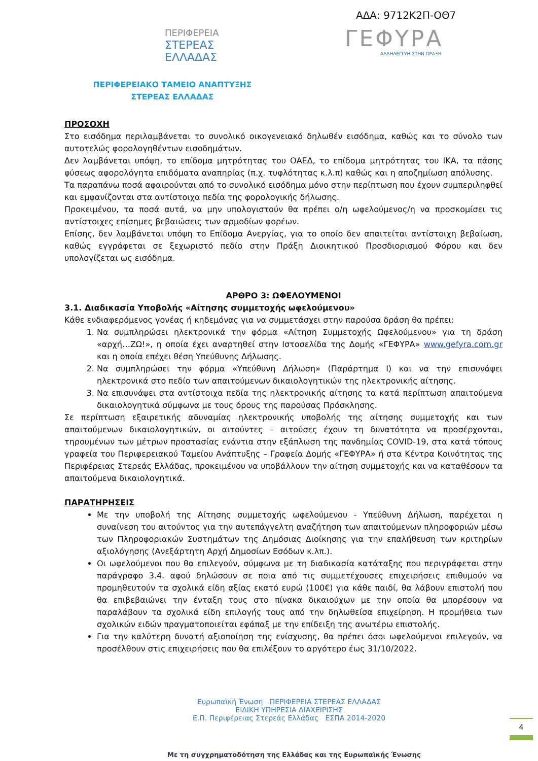ΑΔΑ: 9712Κ2Π-ΟΘ7
ΠΕΡΙΦΕΡΕΙΑ
ΣΤΕΡΕΑΣ
ΕΛΛΑΔΑΣ
ΓΕΦΥΡΑ
ΑΛΛΗΛΕΓΓΥΗ ΣΤΗΝ ΠΡΑΞΗ
ΠΕΡΙΦΕΡΕΙΑΚΟ ΤΑΜΕΙΟ ΑΝΑΠΤΥΞΗΣ
ΣΤΕΡΕΑΣ ΕΛΛΑΔΑΣ
ΠΡΟΣΟΧΗ
Στο εισόδημα περιλαμβάνεται το συνολικό οικογενειακό δηλωθέν εισόδημα, καθώς και το σύνολο των αυτοτελώς φορολογηθέντων εισοδημάτων.
Δεν λαμβάνεται υπόψη, το επίδομα μητρότητας του ΟΑΕΔ, το επίδομα μητρότητας του ΙΚΑ, τα πάσης φύσεως αφορολόγητα επιδόματα αναπηρίας (π.χ. τυφλότητας κ.λ.π) καθώς και η αποζημίωση απόλυσης.
Τα παραπάνω ποσά αφαιρούνται από το συνολικό εισόδημα μόνο στην περίπτωση που έχουν συμπεριληφθεί και εμφανίζονται στα αντίστοιχα πεδία της φορολογικής δήλωσης.
Προκειμένου, τα ποσά αυτά, να μην υπολογιστούν θα πρέπει ο/η ωφελούμενος/η να προσκομίσει τις αντίστοιχες επίσημες βεβαιώσεις των αρμοδίων φορέων.
Επίσης, δεν λαμβάνεται υπόψη το Επίδομα Ανεργίας, για το οποίο δεν απαιτείται αντίστοιχη βεβαίωση, καθώς εγγράφεται σε ξεχωριστό πεδίο στην Πράξη Διοικητικού Προσδιορισμού Φόρου και δεν υπολογίζεται ως εισόδημα.
ΑΡΘΡΟ 3: ΩΦΕΛΟΥΜΕΝΟΙ
3.1. Διαδικασία Υποβολής «Αίτησης συμμετοχής ωφελούμενου»
Κάθε ενδιαφερόμενος γονέας ή κηδεμόνας για να συμμετάσχει στην παρούσα δράση θα πρέπει:
1. Να συμπληρώσει ηλεκτρονικά την φόρμα «Αίτηση Συμμετοχής Ωφελούμενου» για τη δράση «αρχή…ΖΩ!», η οποία έχει αναρτηθεί στην Ιστοσελίδα της Δομής «ΓΕΦΥΡΑ» www.gefyra.com.gr και η οποία επέχει θέση Υπεύθυνης Δήλωσης.
2. Να συμπληρώσει την φόρμα «Υπεύθυνη Δήλωση» (Παράρτημα Ι) και να την επισυνάψει ηλεκτρονικά στο πεδίο των απαιτούμενων δικαιολογητικών της ηλεκτρονικής αίτησης.
3. Να επισυνάψει στα αντίστοιχα πεδία της ηλεκτρονικής αίτησης τα κατά περίπτωση απαιτούμενα δικαιολογητικά σύμφωνα με τους όρους της παρούσας Πρόσκλησης.
Σε περίπτωση εξαιρετικής αδυναμίας ηλεκτρονικής υποβολής της αίτησης συμμετοχής και των απαιτούμενων δικαιολογητικών, οι αιτούντες – αιτούσες έχουν τη δυνατότητα να προσέρχονται, τηρουμένων των μέτρων προστασίας ενάντια στην εξάπλωση της πανδημίας COVID-19, στα κατά τόπους γραφεία του Περιφερειακού Ταμείου Ανάπτυξης – Γραφεία Δομής «ΓΕΦΥΡΑ» ή στα Κέντρα Κοινότητας της Περιφέρειας Στερεάς Ελλάδας, προκειμένου να υποβάλλουν την αίτηση συμμετοχής και να καταθέσουν τα απαιτούμενα δικαιολογητικά.
ΠΑΡΑΤΗΡΗΣΕΙΣ
Με την υποβολή της Αίτησης συμμετοχής ωφελούμενου - Υπεύθυνη Δήλωση, παρέχεται η συναίνεση του αιτούντος για την αυτεπάγγελτη αναζήτηση των απαιτούμενων πληροφοριών μέσω των Πληροφοριακών Συστημάτων της Δημόσιας Διοίκησης για την επαλήθευση των κριτηρίων αξιολόγησης (Ανεξάρτητη Αρχή Δημοσίων Εσόδων κ.λπ.).
Οι ωφελούμενοι που θα επιλεγούν, σύμφωνα με τη διαδικασία κατάταξης που περιγράφεται στην παράγραφο 3.4. αφού δηλώσουν σε ποια από τις συμμετέχουσες επιχειρήσεις επιθυμούν να προμηθευτούν τα σχολικά είδη αξίας εκατό ευρώ (100€) για κάθε παιδί, θα λάβουν επιστολή που θα επιβεβαιώνει την ένταξη τους στο πίνακα δικαιούχων με την οποία θα μπορέσουν να παραλάβουν τα σχολικά είδη επιλογής τους από την δηλωθείσα επιχείρηση. Η προμήθεια των σχολικών ειδών πραγματοποιείται εφάπαξ με την επίδειξη της ανωτέρω επιστολής.
Για την καλύτερη δυνατή αξιοποίηση της ενίσχυσης, θα πρέπει όσοι ωφελούμενοι επιλεγούν, να προσέλθουν στις επιχειρήσεις που θα επιλέξουν το αργότερο έως 31/10/2022.
Ευρωπαϊκή Ένωση ΠΕΡΙΦΕΡΕΙΑ ΣΤΕΡΕΑΣ ΕΛΛΑΔΑΣ
ΕΙΔΙΚΗ ΥΠΗΡΕΣΙΑ ΔΙΑΧΕΙΡΙΣΗΣ
Ε.Π. Περιφέρειας Στερεάς Ελλάδας ΕΣΠΑ 2014-2020
4
Με τη συγχρηματοδότηση της Ελλάδας και της Ευρωπαϊκής Ένωσης